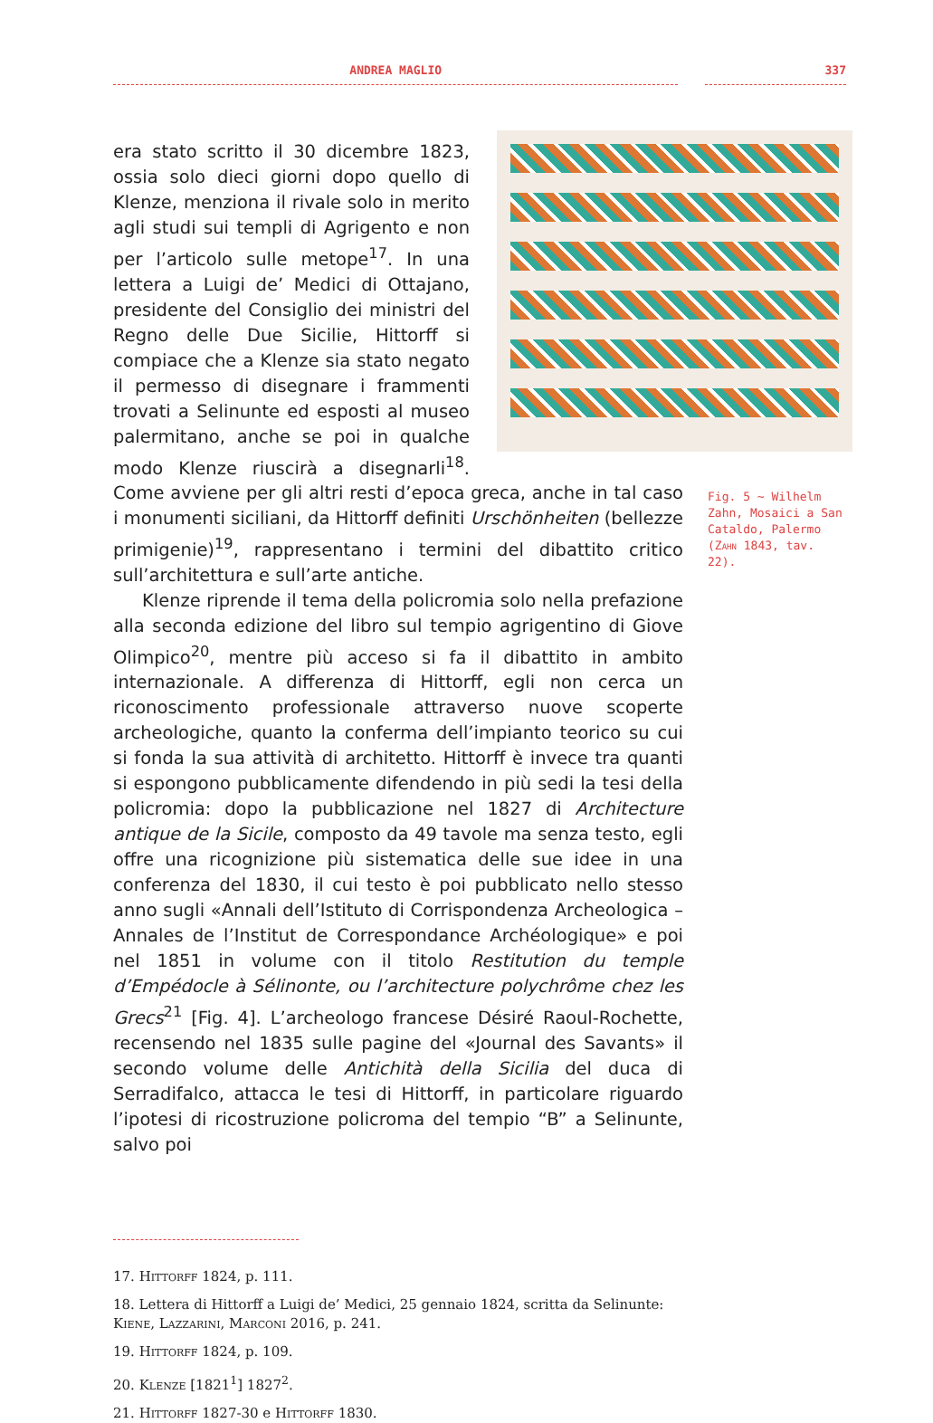ANDREA MAGLIO 337
era stato scritto il 30 dicembre 1823, ossia solo dieci giorni dopo quello di Klenze, menziona il rivale solo in merito agli studi sui templi di Agrigento e non per l’articolo sulle metope<sup>17</sup>. In una lettera a Luigi de’ Medici di Ottajano, presidente del Consiglio dei ministri del Regno delle Due Sicilie, Hittorff si compiace che a Klenze sia stato negato il permesso di disegnare i frammenti trovati a Selinunte ed esposti al museo palermitano, anche se poi in qualche modo Klenze riuscirà a disegnarli<sup>18</sup>. Come avviene per gli altri resti d’epoca greca, anche in tal caso i monumenti siciliani, da Hittorff definiti Urschönheiten (bellezze primigenie)<sup>19</sup>, rappresentano i termini del dibattito critico sull’architettura e sull’arte antiche.
Klenze riprende il tema della policromia solo nella prefazione alla seconda edizione del libro sul tempio agrigentino di Giove Olimpico<sup>20</sup>, mentre più acceso si fa il dibattito in ambito internazionale. A differenza di Hittorff, egli non cerca un riconoscimento professionale attraverso nuove scoperte archeologiche, quanto la conferma dell’impianto teorico su cui si fonda la sua attività di architetto. Hittorff è invece tra quanti si espongono pubblicamente difendendo in più sedi la tesi della policromia: dopo la pubblicazione nel 1827 di Architecture antique de la Sicile, composto da 49 tavole ma senza testo, egli offre una ricognizione più sistematica delle sue idee in una conferenza del 1830, il cui testo è poi pubblicato nello stesso anno sugli «Annali dell’Istituto di Corrispondenza Archeologica – Annales de l’Institut de Correspondance Archéologique» e poi nel 1851 in volume con il titolo Restitution du temple d’Empédocle à Sélinonte, ou l’architecture polychrôme chez les Grecs<sup>21</sup> [Fig. 4]. L’archeologo francese Désiré Raoul-Rochette, recensendo nel 1835 sulle pagine del «Journal des Savants» il secondo volume delle Antichità della Sicilia del duca di Serradifalco, attacca le tesi di Hittorff, in particolare riguardo l’ipotesi di ricostruzione policroma del tempio “B” a Selinunte, salvo poi
Fig. 5 ~ Wilhelm Zahn, Mosaici a San Cataldo, Palermo (Zahn 1843, tav. 22).
17. Hittorff 1824, p. 111.
18. Lettera di Hittorff a Luigi de’ Medici, 25 gennaio 1824, scritta da Selinunte: Kiene, Lazzarini, Marconi 2016, p. 241.
19. Hittorff 1824, p. 109.
20. Klenze [1821<sup>1</sup>] 1827<sup>2</sup>.
21. Hittorff 1827-30 e Hittorff 1830.